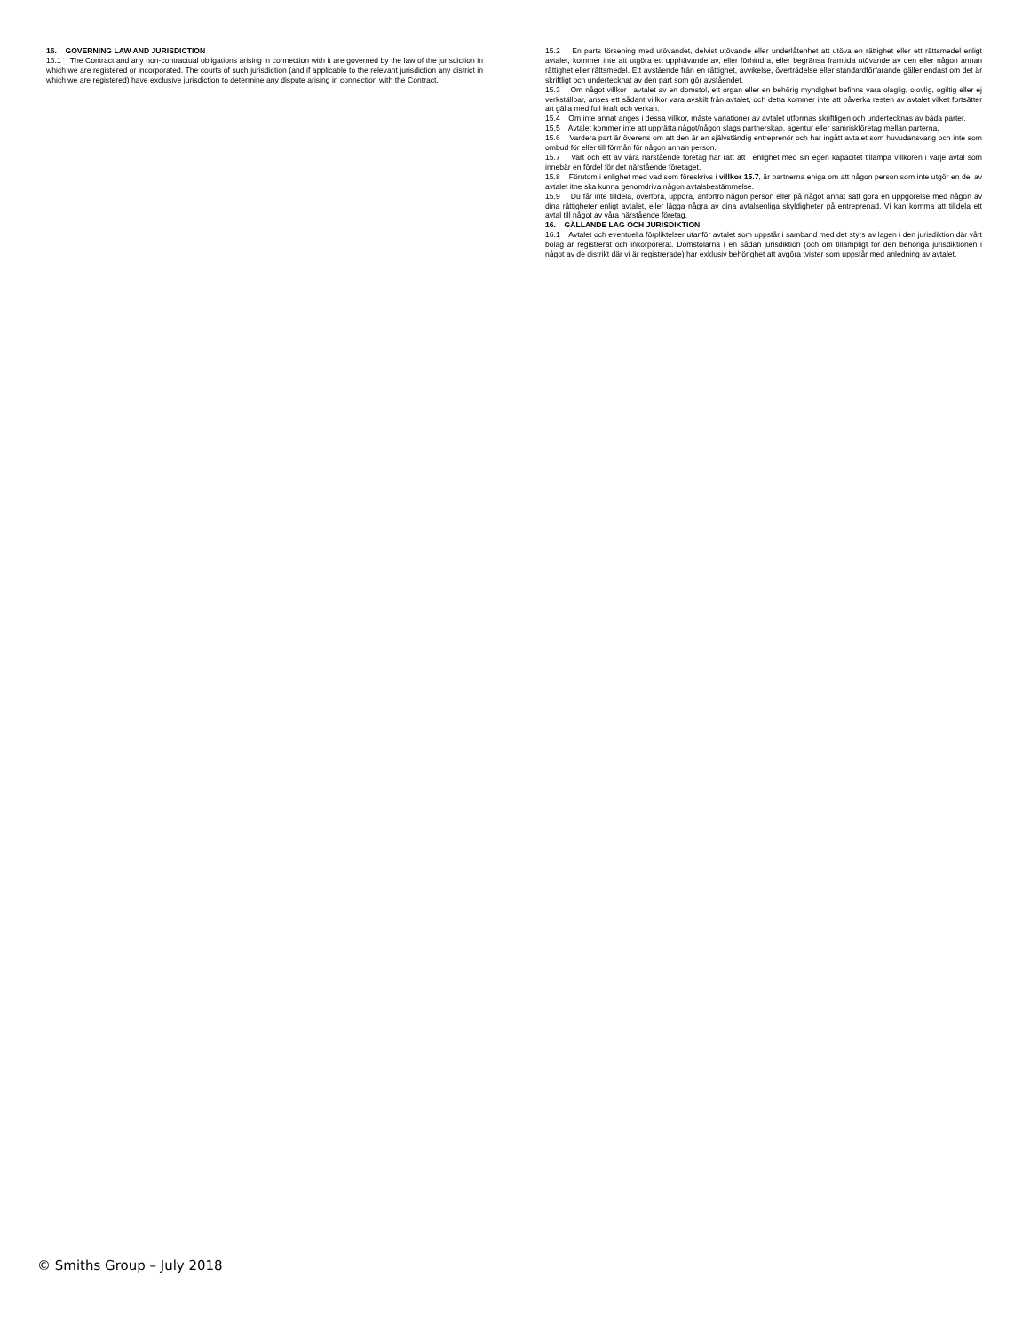16. GOVERNING LAW AND JURISDICTION
16.1 The Contract and any non-contractual obligations arising in connection with it are governed by the law of the jurisdiction in which we are registered or incorporated. The courts of such jurisdiction (and if applicable to the relevant jurisdiction any district in which we are registered) have exclusive jurisdiction to determine any dispute arising in connection with the Contract.
15.2 En parts försening med utövandet, delvist utövande eller underlåtenhet att utöva en rättighet eller ett rättsmedel enligt avtalet, kommer inte att utgöra ett upphävande av, eller förhindra, eller begränsa framtida utövande av den eller någon annan rättighet eller rättsmedel. Ett avstående från en rättighet, avvikelse, överträdelse eller standardförfarande gäller endast om det är skriftligt och undertecknat av den part som gör avståendet.
15.3 Om något villkor i avtalet av en domstol, ett organ eller en behörig myndighet befinns vara olaglig, olovlig, ogiltig eller ej verkställbar, anses ett sådant villkor vara avskilt från avtalet, och detta kommer inte att påverka resten av avtalet vilket fortsätter att gälla med full kraft och verkan.
15.4 Om inte annat anges i dessa villkor, måste variationer av avtalet utformas skriftligen och undertecknas av båda parter.
15.5 Avtalet kommer inte att upprätta något/någon slags partnerskap, agentur eller samriskföretag mellan parterna.
15.6 Vardera part är överens om att den är en självständig entreprenör och har ingått avtalet som huvudansvarig och inte som ombud för eller till förmån för någon annan person.
15.7 Vart och ett av våra närstående företag har rätt att i enlighet med sin egen kapacitet tillämpa villkoren i varje avtal som innebär en fördel för det närstående företaget.
15.8 Förutom i enlighet med vad som föreskrivs i villkor 15.7, är partnerna eniga om att någon person som inte utgör en del av avtalet itne ska kunna genomdriva någon avtalsbestämmelse.
15.9 Du får inte tilldela, överföra, uppdra, anförtro någon person eller på något annat sätt göra en uppgörelse med någon av dina rättigheter enligt avtalet, eller lägga några av dina avtalsenliga skyldigheter på entreprenad. Vi kan komma att tilldela ett avtal till något av våra närstående företag.
16. GÄLLANDE LAG OCH JURISDIKTION
16.1 Avtalet och eventuella förpliktelser utanför avtalet som uppstår i samband med det styrs av lagen i den jurisdiktion där vårt bolag är registrerat och inkorporerat. Domstolarna i en sådan jurisdiktion (och om tillämpligt för den behöriga jurisdiktionen i något av de distrikt där vi är registrerade) har exklusiv behörighet att avgöra tvister som uppstår med anledning av avtalet.
© Smiths Group – July 2018